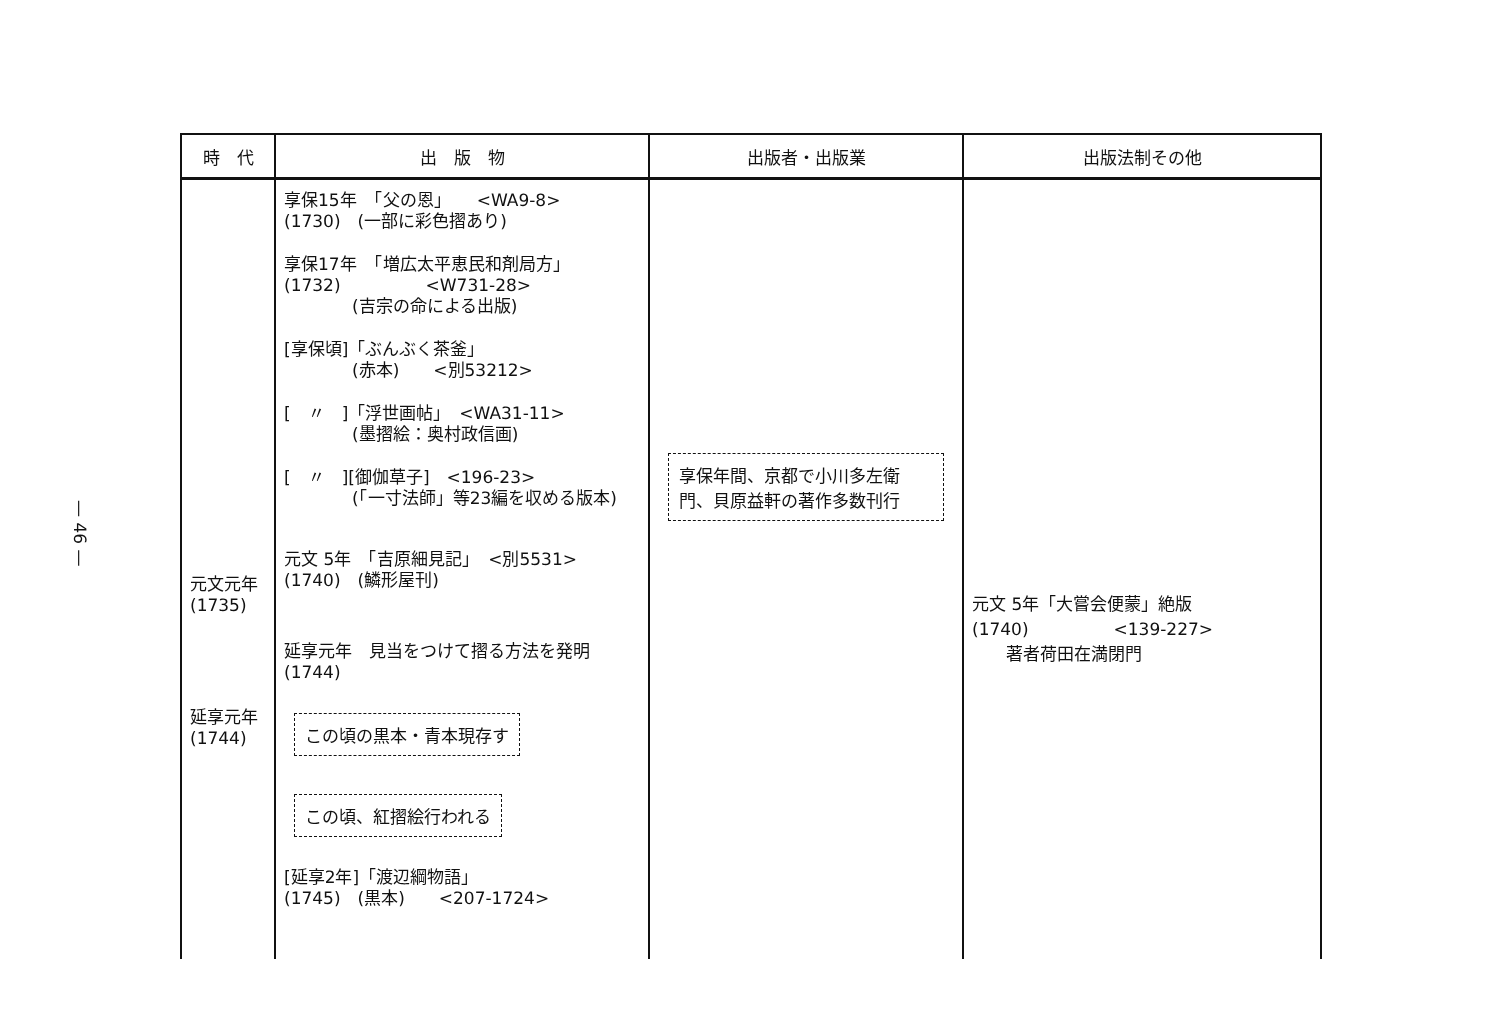— 46 —
| 時 代 | 出 版 物 | 出版者・出版業 | 出版法制その他 |
| --- | --- | --- | --- |
| 元文元年 (1735) 延享元年 (1744) | 享保15年 「父の恩」 <WA9-8> (1730) (一部に彩色摺あり) 享保17年 「増広太平恵民和剤局方」 (1732) <W731-28> (吉宗の命による出版) [享保頃]「ぶんぶく茶釜」 (赤本) <別53212> [ 〃 ]「浮世画帖」 <WA31-11> (墨摺絵：奥村政信画) [ 〃 ][御伽草子] <196-23> (「一寸法師」等23編を収める版本) 元文 5年 「吉原細見記」 <別5531> (1740) (鱗形屋刊) 延享元年 見当をつけて摺る方法を発明 (1744) この頃の黒本・青本現存す この頃、紅摺絵行われる [延享2年]「渡辺綱物語」 (1745) (黒本) <207-1724> | 享保年間、京都で小川多左衛門、貝原益軒の著作多数刊行 | 元文 5年「大嘗会便蒙」絶版 (1740) <139-227> 著者荷田在満閉門 |